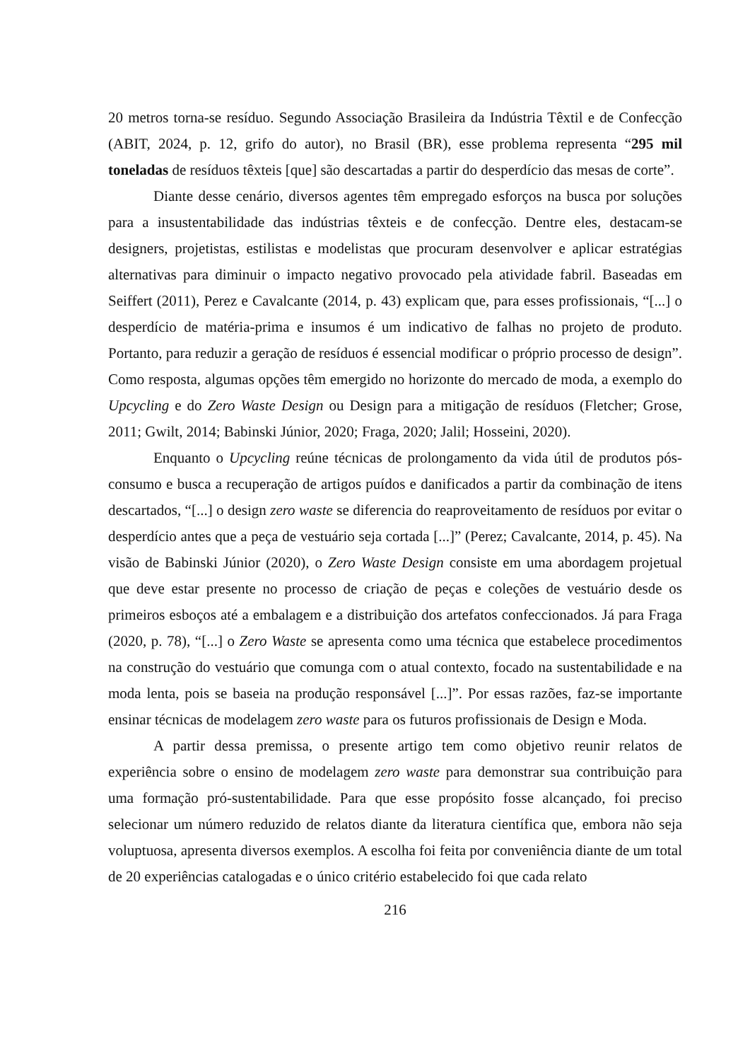20 metros torna-se resíduo. Segundo Associação Brasileira da Indústria Têxtil e de Confecção (ABIT, 2024, p. 12, grifo do autor), no Brasil (BR), esse problema representa “295 mil toneladas de resíduos têxteis [que] são descartadas a partir do desperdício das mesas de corte”.
Diante desse cenário, diversos agentes têm empregado esforços na busca por soluções para a insustentabilidade das indústrias têxteis e de confecção. Dentre eles, destacam-se designers, projetistas, estilistas e modelistas que procuram desenvolver e aplicar estratégias alternativas para diminuir o impacto negativo provocado pela atividade fabril. Baseadas em Seiffert (2011), Perez e Cavalcante (2014, p. 43) explicam que, para esses profissionais, “[...] o desperdício de matéria-prima e insumos é um indicativo de falhas no projeto de produto. Portanto, para reduzir a geração de resíduos é essencial modificar o próprio processo de design”. Como resposta, algumas opções têm emergido no horizonte do mercado de moda, a exemplo do Upcycling e do Zero Waste Design ou Design para a mitigação de resíduos (Fletcher; Grose, 2011; Gwilt, 2014; Babinski Júnior, 2020; Fraga, 2020; Jalil; Hosseini, 2020).
Enquanto o Upcycling reúne técnicas de prolongamento da vida útil de produtos pós-consumo e busca a recuperação de artigos puídos e danificados a partir da combinação de itens descartados, “[...] o design zero waste se diferencia do reaproveitamento de resíduos por evitar o desperdício antes que a peça de vestuário seja cortada [...]” (Perez; Cavalcante, 2014, p. 45). Na visão de Babinski Júnior (2020), o Zero Waste Design consiste em uma abordagem projetual que deve estar presente no processo de criação de peças e coleções de vestuário desde os primeiros esboços até a embalagem e a distribuição dos artefatos confeccionados. Já para Fraga (2020, p. 78), “[...] o Zero Waste se apresenta como uma técnica que estabelece procedimentos na construção do vestuário que comunga com o atual contexto, focado na sustentabilidade e na moda lenta, pois se baseia na produção responsável [...]”. Por essas razões, faz-se importante ensinar técnicas de modelagem zero waste para os futuros profissionais de Design e Moda.
A partir dessa premissa, o presente artigo tem como objetivo reunir relatos de experiência sobre o ensino de modelagem zero waste para demonstrar sua contribuição para uma formação pró-sustentabilidade. Para que esse propósito fosse alcançado, foi preciso selecionar um número reduzido de relatos diante da literatura científica que, embora não seja voluptuosa, apresenta diversos exemplos. A escolha foi feita por conveniência diante de um total de 20 experiências catalogadas e o único critério estabelecido foi que cada relato
216